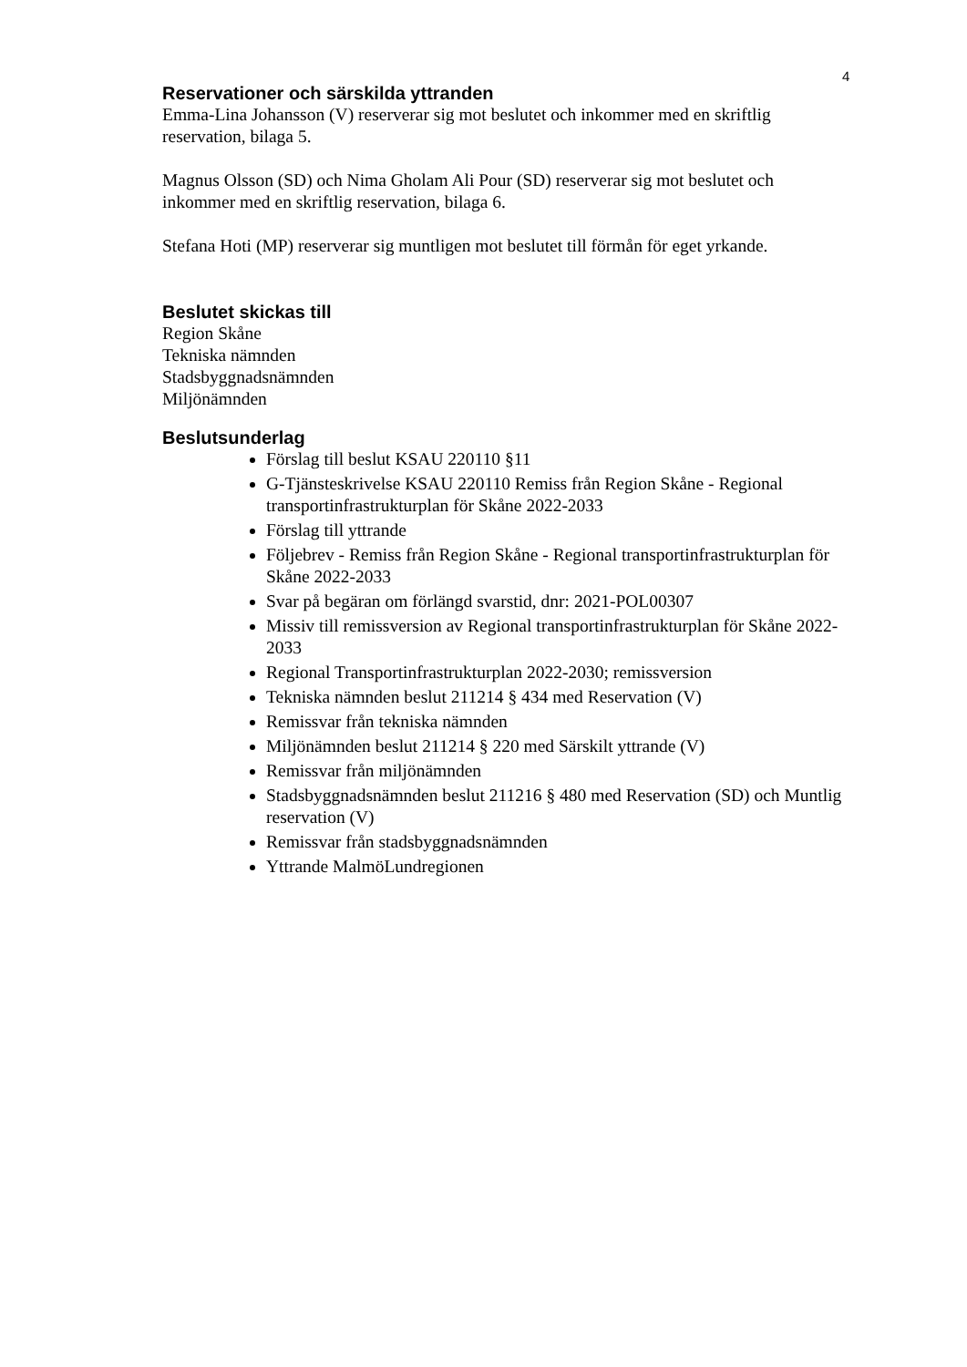4
Reservationer och särskilda yttranden
Emma-Lina Johansson (V) reserverar sig mot beslutet och inkommer med en skriftlig reservation, bilaga 5.
Magnus Olsson (SD) och Nima Gholam Ali Pour (SD) reserverar sig mot beslutet och inkommer med en skriftlig reservation, bilaga 6.
Stefana Hoti (MP) reserverar sig muntligen mot beslutet till förmån för eget yrkande.
Beslutet skickas till
Region Skåne
Tekniska nämnden
Stadsbyggnadsnämnden
Miljönämnden
Beslutsunderlag
Förslag till beslut KSAU 220110 §11
G-Tjänsteskrivelse KSAU 220110 Remiss från Region Skåne - Regional transportinfrastrukturplan för Skåne 2022-2033
Förslag till yttrande
Följebrev - Remiss från Region Skåne - Regional transportinfrastrukturplan för Skåne 2022-2033
Svar på begäran om förlängd svarstid, dnr: 2021-POL00307
Missiv till remissversion av Regional transportinfrastrukturplan för Skåne 2022-2033
Regional Transportinfrastrukturplan 2022-2030; remissversion
Tekniska nämnden beslut 211214 § 434 med Reservation (V)
Remissvar från tekniska nämnden
Miljönämnden beslut 211214 § 220 med Särskilt yttrande (V)
Remissvar från miljönämnden
Stadsbyggnadsnämnden beslut 211216 § 480 med Reservation (SD) och Muntlig reservation (V)
Remissvar från stadsbyggnadsnämnden
Yttrande MalmöLundregionen